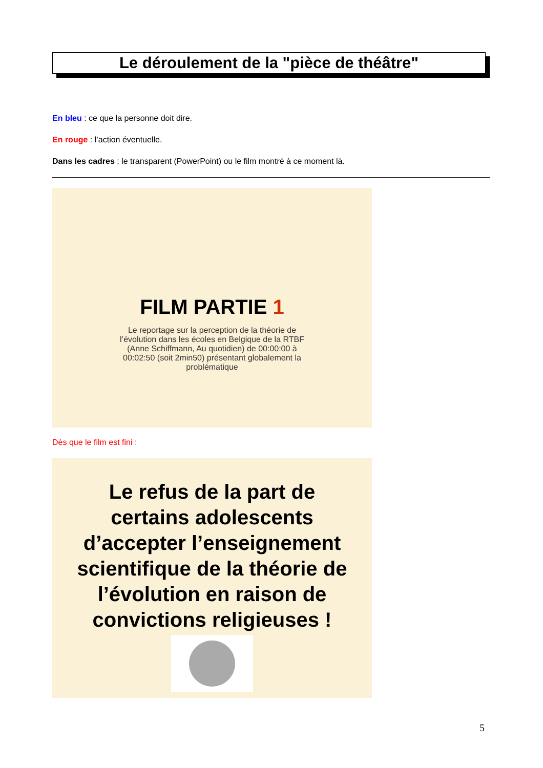Le déroulement de la "pièce de théâtre"
En bleu : ce que la personne doit dire.
En rouge : l’action éventuelle.
Dans les cadres : le transparent (PowerPoint) ou le film montré à ce moment là.
FILM PARTIE 1
Le reportage sur la perception de la théorie de l’évolution dans les écoles en Belgique de la RTBF (Anne Schiffmann, Au quotidien) de 00:00:00 à 00:02:50 (soit 2min50) présentant globalement la problématique
Dès que le film est fini :
Le refus de la part de certains adolescents d’accepter l’enseignement scientifique de la théorie de l’évolution en raison de convictions religieuses !
5